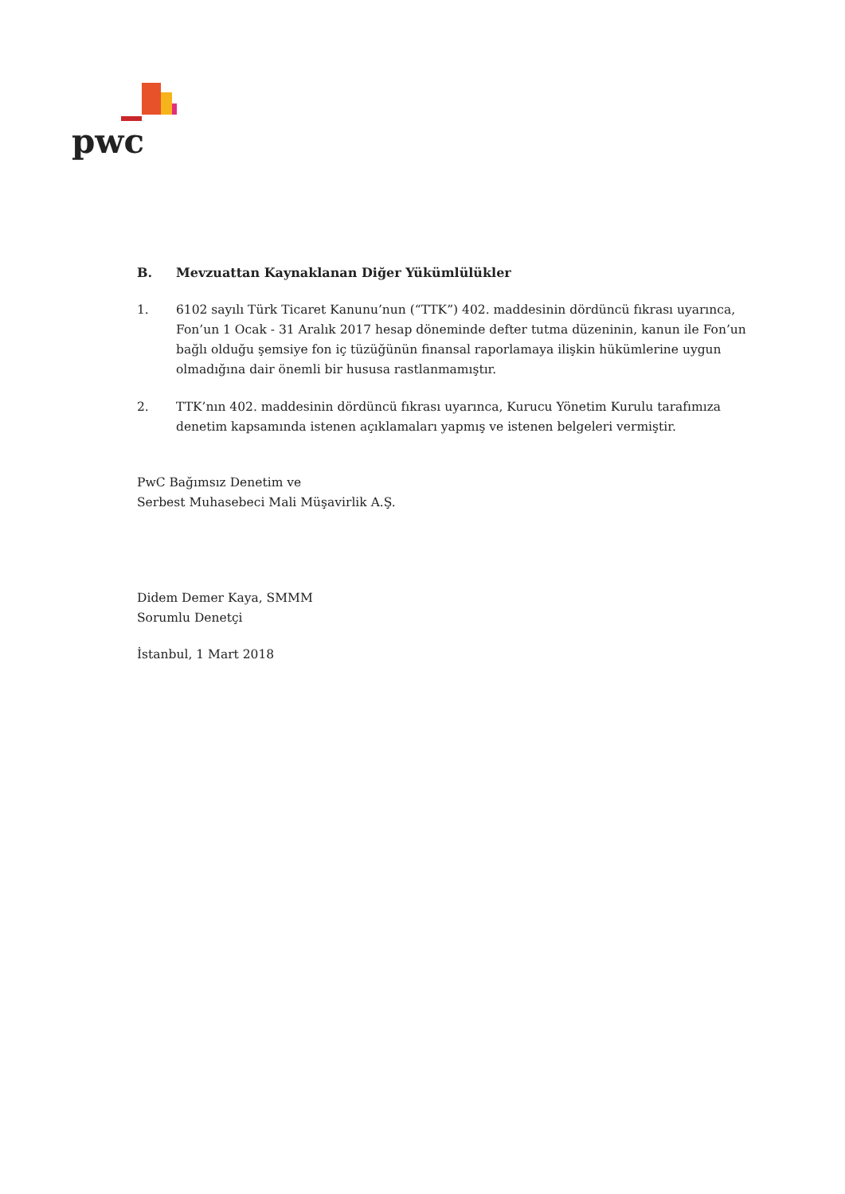pwc
B. Mevzuattan Kaynaklanan Diğer Yükümlülükler
1. 6102 sayılı Türk Ticaret Kanunu’nun (“TTK”) 402. maddesinin dördüncü fıkrası uyarınca, Fon’un 1 Ocak - 31 Aralık 2017 hesap döneminde defter tutma düzeninin, kanun ile Fon’un bağlı olduğu şemsiye fon iç tüzüğünün finansal raporlamaya ilişkin hükümlerine uygun olmadığına dair önemli bir hususa rastlanmamıştır.
2. TTK’nın 402. maddesinin dördüncü fıkrası uyarınca, Kurucu Yönetim Kurulu tarafımıza denetim kapsamında istenen açıklamaları yapmış ve istenen belgeleri vermiştir.
PwC Bağımsız Denetim ve
Serbest Muhasebeci Mali Müşavirlik A.Ş.
Didem Demer Kaya, SMMM
Sorumlu Denetçi
İstanbul, 1 Mart 2018